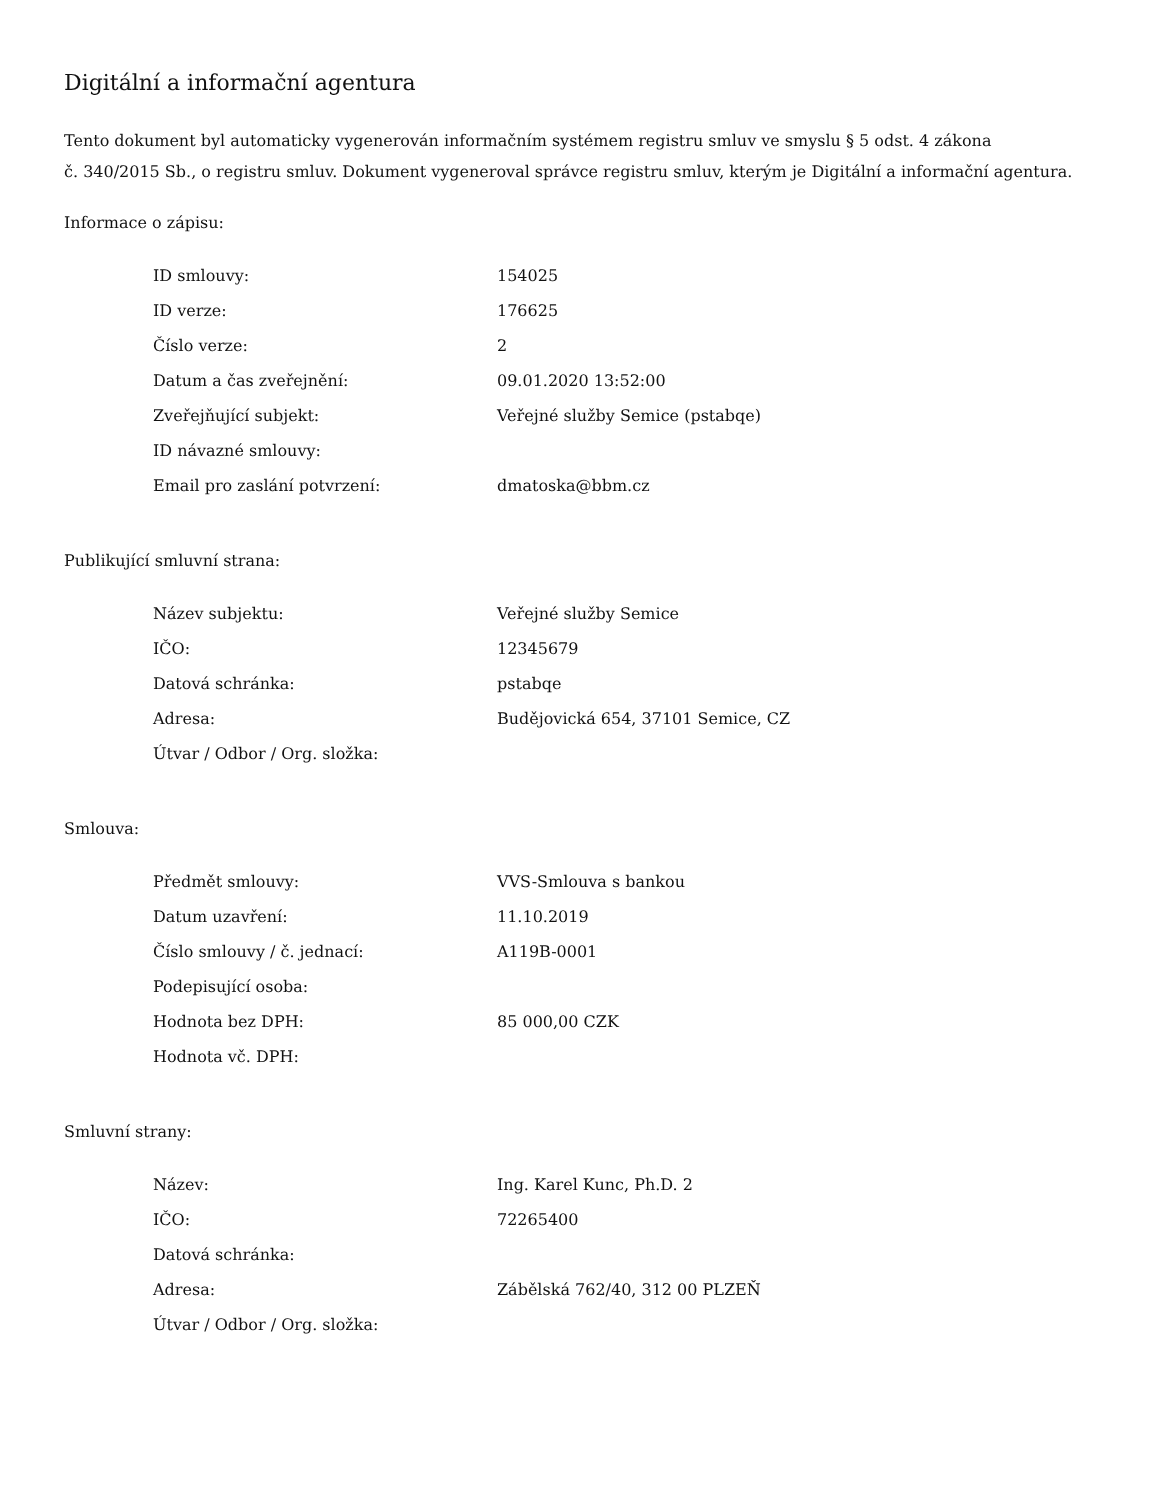Digitální a informační agentura
Tento dokument byl automaticky vygenerován informačním systémem registru smluv ve smyslu § 5 odst. 4 zákona
č. 340/2015 Sb., o registru smluv. Dokument vygeneroval správce registru smluv, kterým je Digitální a informační agentura.
Informace o zápisu:
| ID smlouvy: | 154025 |
| ID verze: | 176625 |
| Číslo verze: | 2 |
| Datum a čas zveřejnění: | 09.01.2020 13:52:00 |
| Zveřejňující subjekt: | Veřejné služby Semice (pstabqe) |
| ID návazné smlouvy: | |
| Email pro zaslání potvrzení: | dmatoska@bbm.cz |
Publikující smluvní strana:
| Název subjektu: | Veřejné služby Semice |
| IČO: | 12345679 |
| Datová schránka: | pstabqe |
| Adresa: | Budějovická 654, 37101 Semice, CZ |
| Útvar / Odbor / Org. složka: | |
Smlouva:
| Předmět smlouvy: | VVS-Smlouva s bankou |
| Datum uzavření: | 11.10.2019 |
| Číslo smlouvy / č. jednací: | A119B-0001 |
| Podepisující osoba: | |
| Hodnota bez DPH: | 85 000,00 CZK |
| Hodnota vč. DPH: | |
Smluvní strany:
| Název: | Ing. Karel Kunc, Ph.D. 2 |
| IČO: | 72265400 |
| Datová schránka: | |
| Adresa: | Zábělská 762/40, 312 00 PLZEŇ |
| Útvar / Odbor / Org. složka: | |